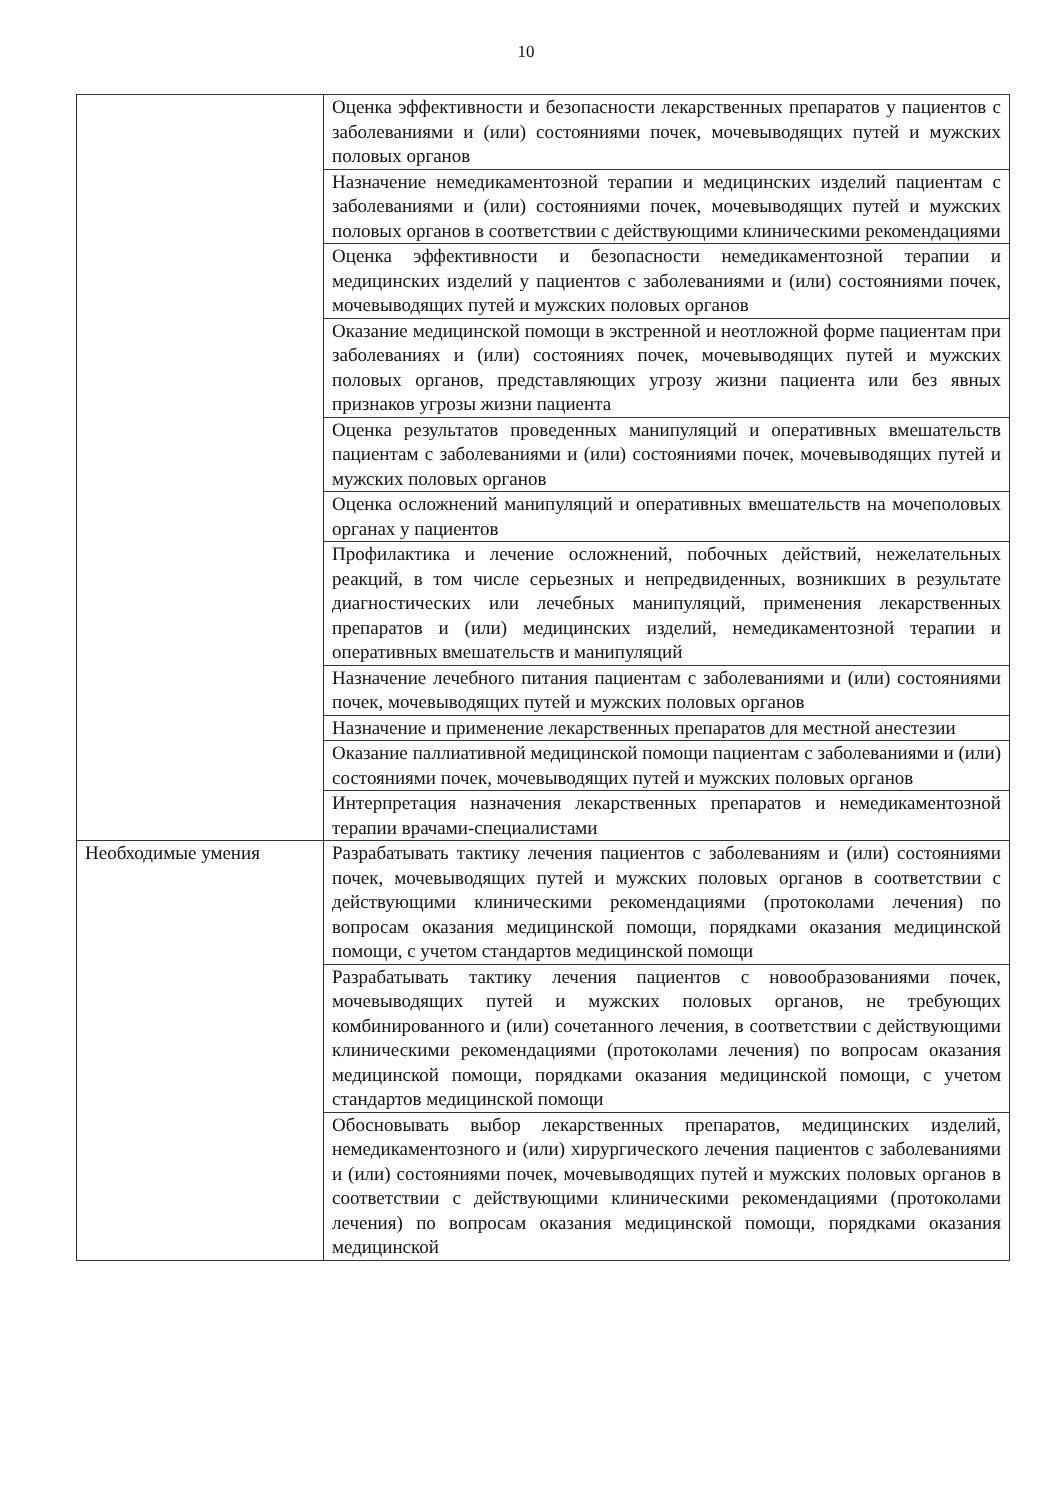10
| | Оценка эффективности и безопасности лекарственных препаратов у пациентов с заболеваниями и (или) состояниями почек, мочевыводящих путей и мужских половых органов |
| | Назначение немедикаментозной терапии и медицинских изделий пациентам с заболеваниями и (или) состояниями почек, мочевыводящих путей и мужских половых органов в соответствии с действующими клиническими рекомендациями |
| | Оценка эффективности и безопасности немедикаментозной терапии и медицинских изделий у пациентов с заболеваниями и (или) состояниями почек, мочевыводящих путей и мужских половых органов |
| | Оказание медицинской помощи в экстренной и неотложной форме пациентам при заболеваниях и (или) состояниях почек, мочевыводящих путей и мужских половых органов, представляющих угрозу жизни пациента или без явных признаков угрозы жизни пациента |
| | Оценка результатов проведенных манипуляций и оперативных вмешательств пациентам с заболеваниями и (или) состояниями почек, мочевыводящих путей и мужских половых органов |
| | Оценка осложнений манипуляций и оперативных вмешательств на мочеполовых органах у пациентов |
| | Профилактика и лечение осложнений, побочных действий, нежелательных реакций, в том числе серьезных и непредвиденных, возникших в результате диагностических или лечебных манипуляций, применения лекарственных препаратов и (или) медицинских изделий, немедикаментозной терапии и оперативных вмешательств и манипуляций |
| | Назначение лечебного питания пациентам с заболеваниями и (или) состояниями почек, мочевыводящих путей и мужских половых органов |
| | Назначение и применение лекарственных препаратов для местной анестезии |
| | Оказание паллиативной медицинской помощи пациентам с заболеваниями и (или) состояниями почек, мочевыводящих путей и мужских половых органов |
| | Интерпретация назначения лекарственных препаратов и немедикаментозной терапии врачами-специалистами |
| Необходимые умения | Разрабатывать тактику лечения пациентов с заболеваниям и (или) состояниями почек, мочевыводящих путей и мужских половых органов в соответствии с действующими клиническими рекомендациями (протоколами лечения) по вопросам оказания медицинской помощи, порядками оказания медицинской помощи, с учетом стандартов медицинской помощи |
| | Разрабатывать тактику лечения пациентов с новообразованиями почек, мочевыводящих путей и мужских половых органов, не требующих комбинированного и (или) сочетанного лечения, в соответствии с действующими клиническими рекомендациями (протоколами лечения) по вопросам оказания медицинской помощи, порядками оказания медицинской помощи, с учетом стандартов медицинской помощи |
| | Обосновывать выбор лекарственных препаратов, медицинских изделий, немедикаментозного и (или) хирургического лечения пациентов с заболеваниями и (или) состояниями почек, мочевыводящих путей и мужских половых органов в соответствии с действующими клиническими рекомендациями (протоколами лечения) по вопросам оказания медицинской помощи, порядками оказания медицинской |